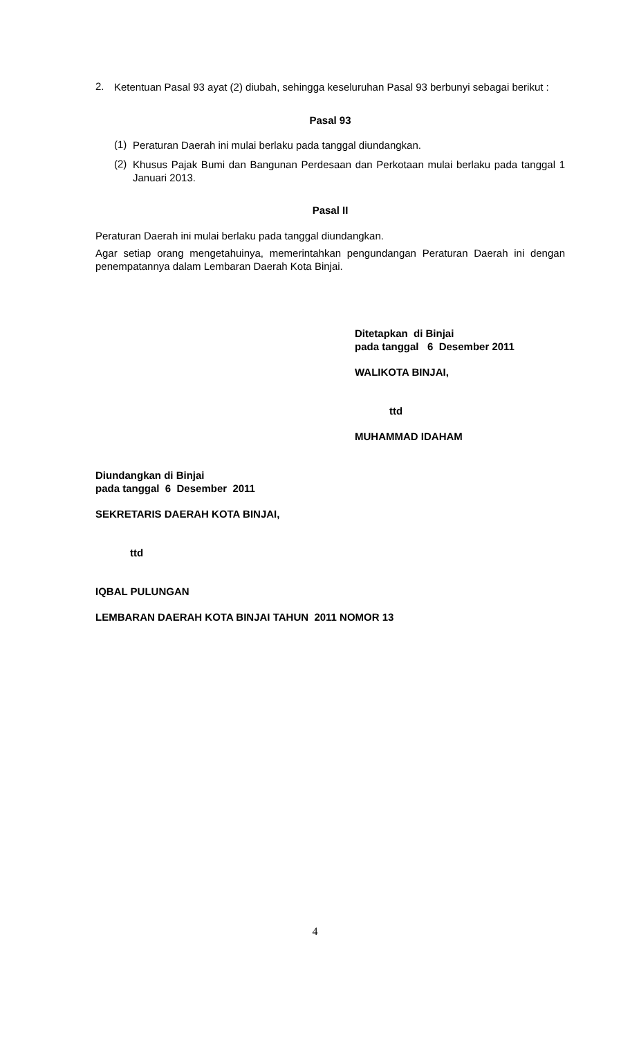2.
Ketentuan Pasal 93 ayat (2) diubah, sehingga keseluruhan Pasal 93 berbunyi sebagai berikut :
Pasal 93
(1)
Peraturan Daerah ini mulai berlaku pada tanggal diundangkan.
(2)
Khusus Pajak Bumi dan Bangunan Perdesaan dan Perkotaan mulai berlaku pada tanggal 1 Januari 2013.
Pasal II
Peraturan Daerah ini mulai berlaku pada tanggal diundangkan.
Agar setiap orang mengetahuinya, memerintahkan pengundangan Peraturan Daerah ini dengan penempatannya dalam Lembaran Daerah Kota Binjai.
Ditetapkan di Binjai
pada tanggal 6 Desember 2011
WALIKOTA BINJAI,
ttd
MUHAMMAD IDAHAM
Diundangkan di Binjai
pada tanggal 6 Desember 2011
SEKRETARIS DAERAH KOTA BINJAI,
ttd
IQBAL PULUNGAN
LEMBARAN DAERAH KOTA BINJAI TAHUN 2011 NOMOR 13
4